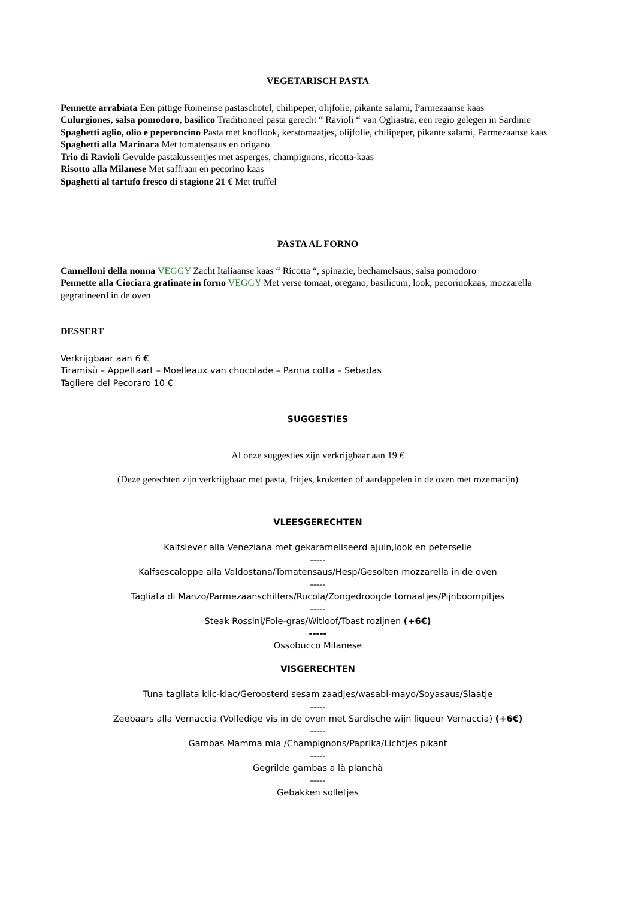VEGETARISCH PASTA
Pennette arrabiata Een pittige Romeinse pastaschotel, chilipeper, olijfolie, pikante salami, Parmezaanse kaas
Culurgiones, salsa pomodoro, basilico Traditioneel pasta gerecht “ Ravioli “ van Ogliastra, een regio gelegen in Sardinie
Spaghetti aglio, olio e peperoncino Pasta met knoflook, kerstomaatjes, olijfolie, chilipeper, pikante salami, Parmezaanse kaas
Spaghetti alla Marinara Met tomatensaus en origano
Trio di Ravioli Gevulde pastakussentjes met asperges, champignons, ricotta-kaas
Risotto alla Milanese Met saffraan en pecorino kaas
Spaghetti al tartufo fresco di stagione 21 € Met truffel
PASTA AL FORNO
Cannelloni della nonna VEGGY Zacht Italiaanse kaas “ Ricotta “, spinazie, bechamelsaus, salsa pomodoro
Pennette alla Ciociara gratinate in forno VEGGY Met verse tomaat, oregano, basilicum, look, pecorinokaas, mozzarella gegratineerd in de oven
DESSERT
Verkrijgbaar aan 6 €
Tiramisù – Appeltaart – Moelleaux van chocolade – Panna cotta – Sebadas
Tagliere del Pecoraro 10 €
SUGGESTIES
Al onze suggesties zijn verkrijgbaar aan 19 €
(Deze gerechten zijn verkrijgbaar met pasta, fritjes, kroketten of aardappelen in de oven met rozemarijn)
VLEESGERECHTEN
Kalfslever alla Veneziana met gekarameliseerd ajuin,look en peterselie
-----
Kalfsescaloppe alla Valdostana/Tomatensaus/Hesp/Gesolten mozzarella in de oven
-----
Tagliata di Manzo/Parmezaanschilfers/Rucola/Zongedroogde tomaatjes/Pijnboompitjes
-----
Steak Rossini/Foie-gras/Witloof/Toast rozijnen (+6€)
-----
Ossobucco Milanese
VISGERECHTEN
Tuna tagliata klic-klac/Geroosterd sesam zaadjes/wasabi-mayo/Soyasaus/Slaatje
-----
Zeebaars alla Vernaccia (Volledige vis in de oven met Sardische wijn liqueur Vernaccia) (+6€)
-----
Gambas Mamma mia /Champignons/Paprika/Lichtjes pikant
-----
Gegrilde gambas a là planchà
-----
Gebakken solletjes